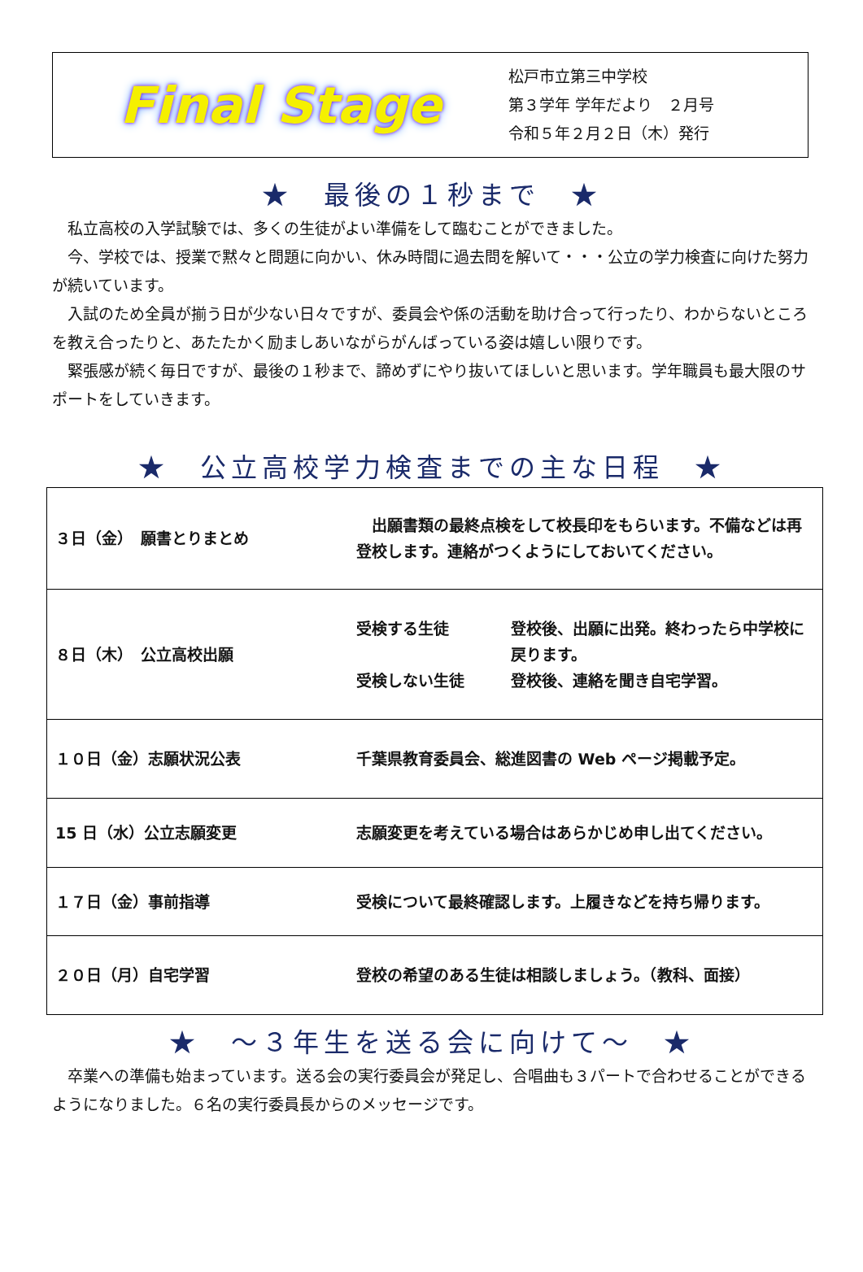Final Stage
松戸市立第三中学校
第３学年 学年だより　２月号
令和５年２月２日（木）発行
★　最後の１秒まで　★
私立高校の入学試験では、多くの生徒がよい準備をして臨むことができました。
今、学校では、授業で黙々と問題に向かい、休み時間に過去問を解いて・・・公立の学力検査に向けた努力が続いています。
入試のため全員が揃う日が少ない日々ですが、委員会や係の活動を助け合って行ったり、わからないところを教え合ったりと、あたたかく励ましあいながらがんばっている姿は嬉しい限りです。
緊張感が続く毎日ですが、最後の１秒まで、諦めずにやり抜いてほしいと思います。学年職員も最大限のサポートをしていきます。
★　公立高校学力検査までの主な日程　★
| ３日（金） 願書とりまとめ | 出願書類の最終点検をして校長印をもらいます。不備などは再登校します。連絡がつくようにしておいてください。 |
| ８日（木） 公立高校出願 | 受検する生徒 登校後、出願に出発。終わったら中学校に戻ります。 受検しない生徒 登校後、連絡を聞き自宅学習。 |
| １０日（金）志願状況公表 | 千葉県教育委員会、総進図書の Web ページ掲載予定。 |
| 15 日（水）公立志願変更 | 志願変更を考えている場合はあらかじめ申し出てください。 |
| １７日（金）事前指導 | 受検について最終確認します。上履きなどを持ち帰ります。 |
| ２０日（月）自宅学習 | 登校の希望のある生徒は相談しましょう。（教科、面接） |
★　～３年生を送る会に向けて～　★
卒業への準備も始まっています。送る会の実行委員会が発足し、合唱曲も３パートで合わせることができるようになりました。６名の実行委員長からのメッセージです。